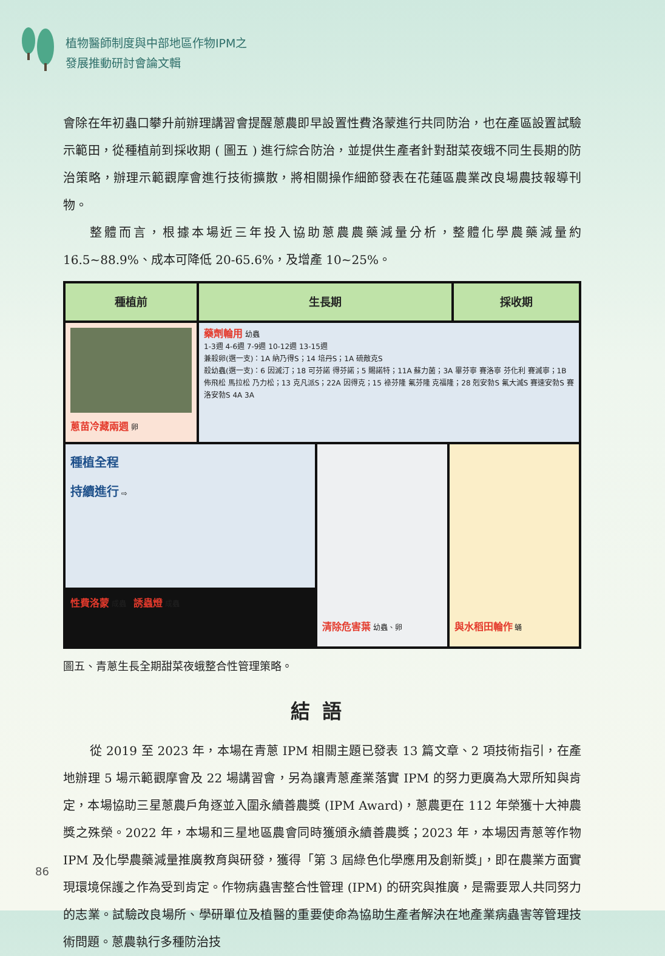植物醫師制度與中部地區作物IPM之
發展推動研討會論文輯
會除在年初蟲口攀升前辦理講習會提醒蔥農即早設置性費洛蒙進行共同防治，也在產區設置試驗示範田，從種植前到採收期 ( 圖五 ) 進行綜合防治，並提供生產者針對甜菜夜蛾不同生長期的防治策略，辦理示範觀摩會進行技術擴散，將相關操作細節發表在花蓮區農業改良場農技報導刊物。
整體而言，根據本場近三年投入協助蔥農農藥減量分析，整體化學農藥減量約16.5~88.9%、成本可降低 20-65.6%，及增產 10~25%。
種植前 生長期 採收期
蔥苗冷藏兩週 卵
藥劑輪用 幼蟲
1-3週 4-6週 7-9週 10-12週 13-15週
兼殺卵(選一支)：1A 納乃得S；14 培丹S；1A 硫敵克S
殺幼蟲(選一支)：6 因滅汀；18 可芬諾 得芬諾；5 賜諾特；11A 蘇力菌；3A 畢芬寧 賽洛寧 芬化利 賽滅寧；1B 佈飛松 馬拉松 乃力松；13 克凡派S；22A 因得克；15 祿芬隆 氟芬隆 克福隆；28 剋安勃S 氟大滅S 賽速安勃S 賽洛安勃S 4A 3A
種植全程
持續進行 ⇨
性費洛蒙 成蟲　誘蟲燈 成蟲
清除危害葉 幼蟲、卵
與水稻田輪作 蛹
圖五、青蔥生長全期甜菜夜蛾整合性管理策略。
結語
從 2019 至 2023 年，本場在青蔥 IPM 相關主題已發表 13 篇文章、2 項技術指引，在產地辦理 5 場示範觀摩會及 22 場講習會，另為讓青蔥產業落實 IPM 的努力更廣為大眾所知與肯定，本場協助三星蔥農戶角逐並入圍永續善農獎 (IPM Award)，蔥農更在 112 年榮獲十大神農獎之殊榮。2022 年，本場和三星地區農會同時獲頒永續善農獎；2023 年，本場因青蔥等作物 IPM 及化學農藥減量推廣教育與研發，獲得「第 3 屆綠色化學應用及創新獎」，即在農業方面實現環境保護之作為受到肯定。作物病蟲害整合性管理 (IPM) 的研究與推廣，是需要眾人共同努力的志業。試驗改良場所、學研單位及植醫的重要使命為協助生產者解決在地產業病蟲害等管理技術問題。蔥農執行多種防治技
86